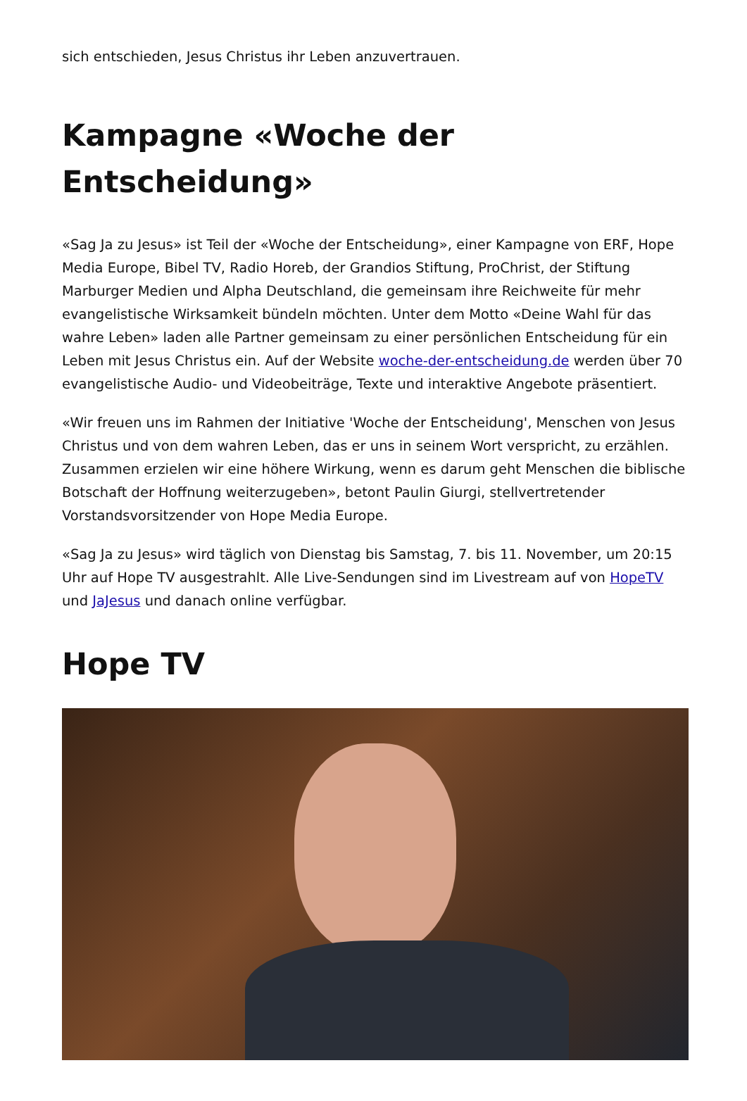sich entschieden, Jesus Christus ihr Leben anzuvertrauen.
Kampagne «Woche der Entscheidung»
«Sag Ja zu Jesus» ist Teil der «Woche der Entscheidung», einer Kampagne von ERF, Hope Media Europe, Bibel TV, Radio Horeb, der Grandios Stiftung, ProChrist, der Stiftung Marburger Medien und Alpha Deutschland, die gemeinsam ihre Reichweite für mehr evangelistische Wirksamkeit bündeln möchten. Unter dem Motto «Deine Wahl für das wahre Leben» laden alle Partner gemeinsam zu einer persönlichen Entscheidung für ein Leben mit Jesus Christus ein. Auf der Website woche-der-entscheidung.de werden über 70 evangelistische Audio- und Videobeiträge, Texte und interaktive Angebote präsentiert.
«Wir freuen uns im Rahmen der Initiative 'Woche der Entscheidung', Menschen von Jesus Christus und von dem wahren Leben, das er uns in seinem Wort verspricht, zu erzählen. Zusammen erzielen wir eine höhere Wirkung, wenn es darum geht Menschen die biblische Botschaft der Hoffnung weiterzugeben», betont Paulin Giurgi, stellvertretender Vorstandsvorsitzender von Hope Media Europe.
«Sag Ja zu Jesus» wird täglich von Dienstag bis Samstag, 7. bis 11. November, um 20:15 Uhr auf Hope TV ausgestrahlt. Alle Live-Sendungen sind im Livestream auf von HopeTV und JaJesus und danach online verfügbar.
Hope TV